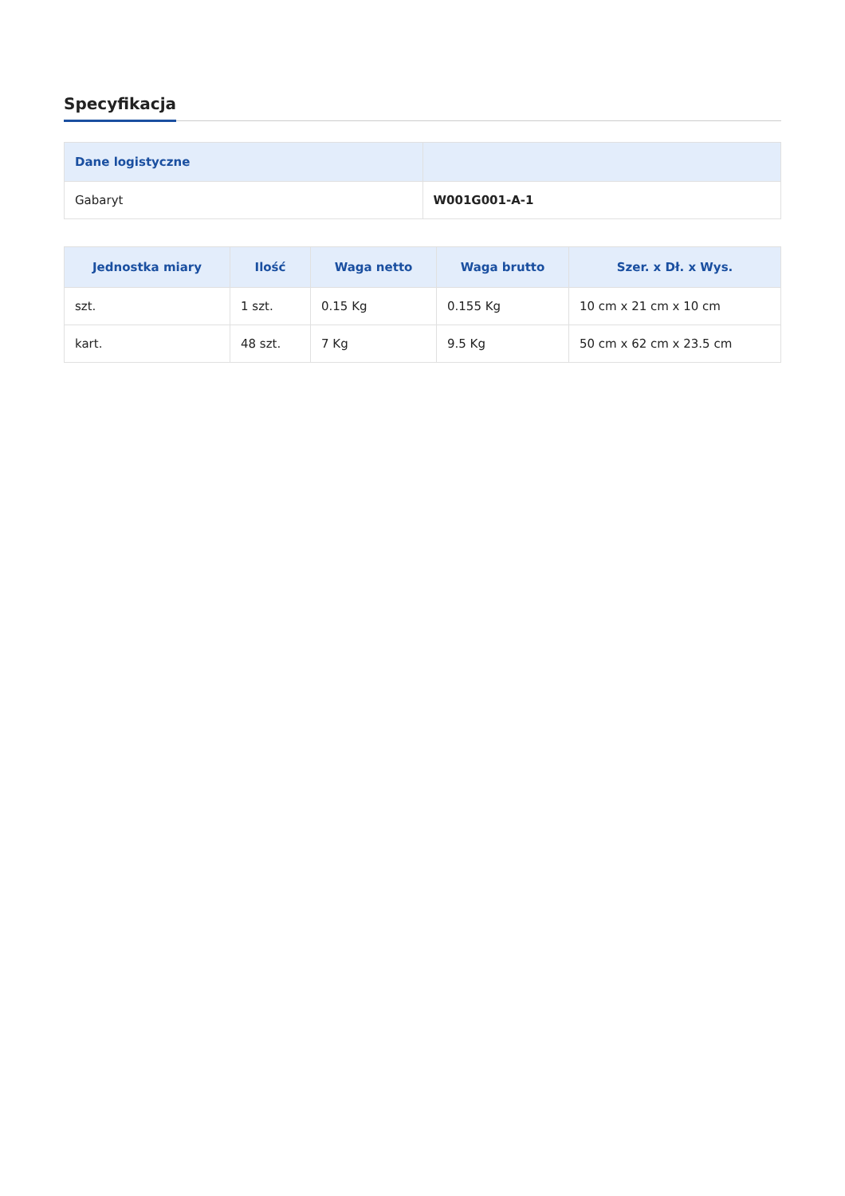Specyfikacja
| Dane logistyczne | |
| --- | --- |
| Gabaryt | W001G001-A-1 |
| Jednostka miary | Ilość | Waga netto | Waga brutto | Szer. x Dł. x Wys. |
| --- | --- | --- | --- | --- |
| szt. | 1 szt. | 0.15 Kg | 0.155 Kg | 10 cm x 21 cm x 10 cm |
| kart. | 48 szt. | 7 Kg | 9.5 Kg | 50 cm x 62 cm x 23.5 cm |